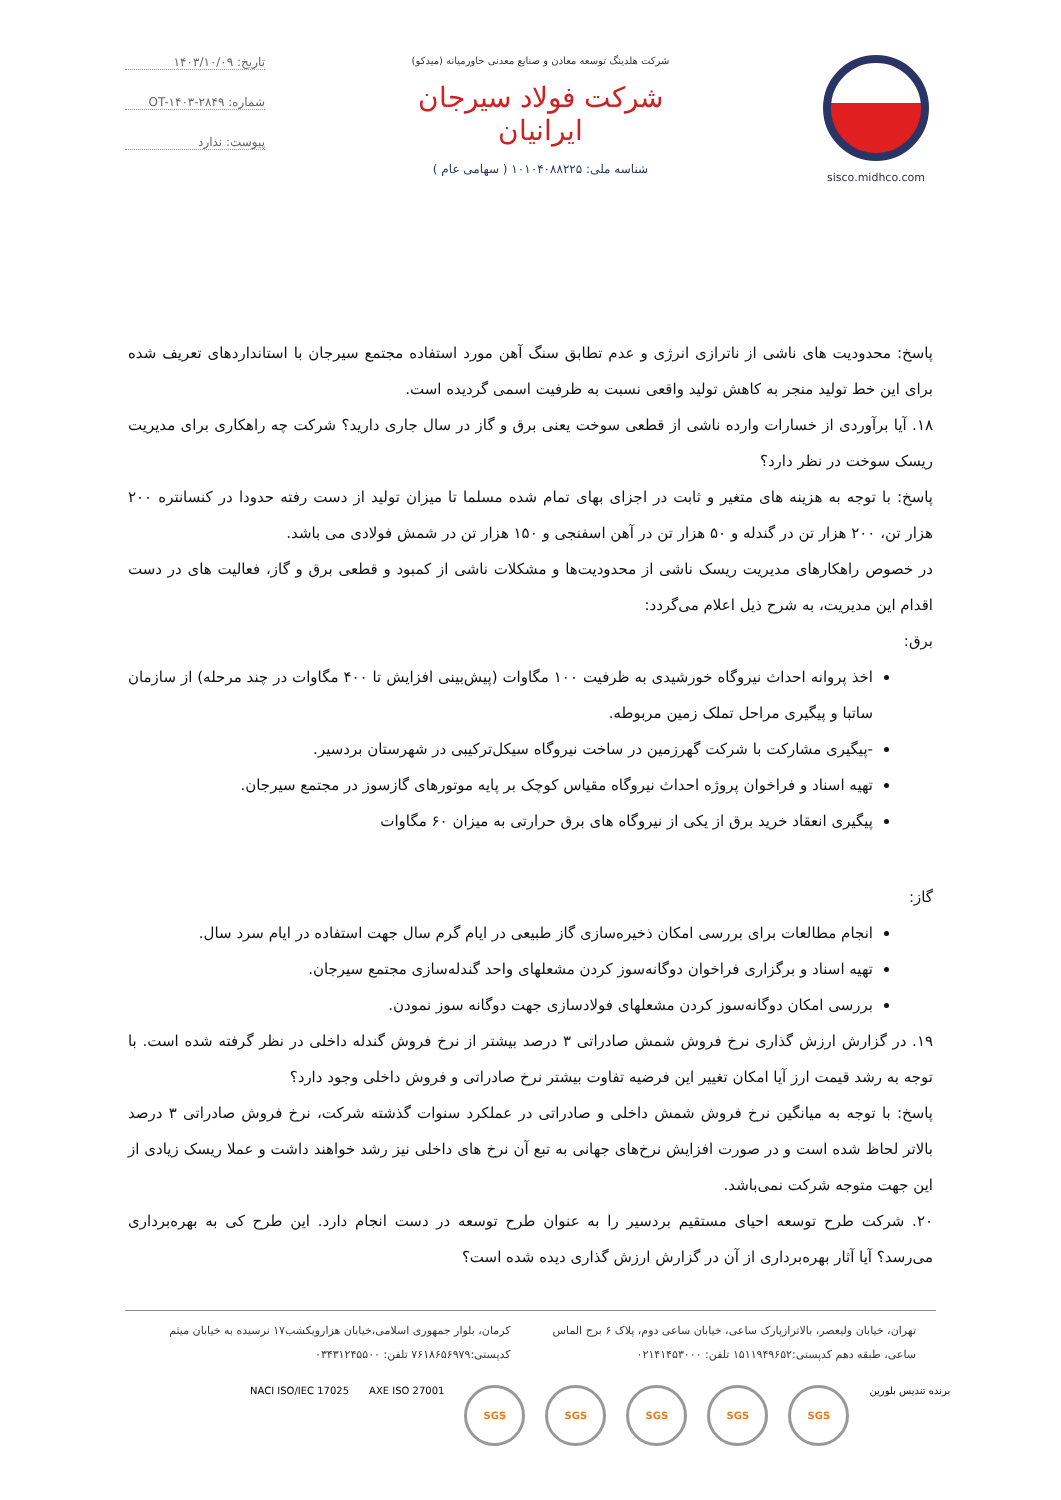sisco.midhco.com شرکت هلدینگ توسعه معادن و صنایع معدنی خاورمیانه (میدکو)
شرکت فولاد سیرجان ایرانیان
شناسه ملی: ۱۰۱۰۴۰۸۸۲۲۵ ( سهامی عام )
تاریخ: ۱۴۰۳/۱۰/۰۹
شماره: OT-۱۴۰۳-۲۸۴۹
پیوست: ندارد
پاسخ: محدودیت های ناشی از ناترازی انرژی و عدم تطابق سنگ آهن مورد استفاده مجتمع سیرجان با استانداردهای تعریف شده برای این خط تولید منجر به کاهش تولید واقعی نسبت به ظرفیت اسمی گردیده است.
۱۸. آیا برآوردی از خسارات وارده ناشی از قطعی سوخت یعنی برق و گاز در سال جاری دارید؟ شرکت چه راهکاری برای مدیریت ریسک سوخت در نظر دارد؟
پاسخ: با توجه به هزینه های متغیر و ثابت در اجزای بهای تمام شده مسلما تا میزان تولید از دست رفته حدودا در کنسانتره ۲۰۰ هزار تن، ۲۰۰ هزار تن در گندله و ۵۰ هزار تن در آهن اسفنجی و ۱۵۰ هزار تن در شمش فولادی می باشد.
در خصوص راهکارهای مدیریت ریسک ناشی از محدودیت‌ها و مشکلات ناشی از کمبود و قطعی برق و گاز، فعالیت های در دست اقدام این مدیریت، به شرح ذیل اعلام می‌گردد:
برق:
اخذ پروانه احداث نیروگاه خورشیدی به ظرفیت ۱۰۰ مگاوات (پیش‌بینی افزایش تا ۴۰۰ مگاوات در چند مرحله) از سازمان ساتبا و پیگیری مراحل تملک زمین مربوطه.
-پیگیری مشارکت با شرکت گهرزمین در ساخت نیروگاه سیکل‌ترکیبی در شهرستان بردسیر.
تهیه اسناد و فراخوان پروژه احداث نیروگاه مقیاس کوچک بر پایه موتورهای گازسوز در مجتمع سیرجان.
پیگیری انعقاد خرید برق از یکی از نیروگاه های برق حرارتی به میزان ۶۰ مگاوات
گاز:
انجام مطالعات برای بررسی امکان ذخیره‌سازی گاز طبیعی در ایام گرم سال جهت استفاده در ایام سرد سال.
تهیه اسناد و برگزاری فراخوان دوگانه‌سوز کردن مشعلهای واحد گندله‌سازی مجتمع سیرجان.
بررسی امکان دوگانه‌سوز کردن مشعلهای فولادسازی جهت دوگانه سوز نمودن.
۱۹. در گزارش ارزش گذاری نرخ فروش شمش صادراتی ۳ درصد بیشتر از نرخ فروش گندله داخلی در نظر گرفته شده است. با توجه به رشد قیمت ارز آیا امکان تغییر این فرضیه تفاوت بیشتر نرخ صادراتی و فروش داخلی وجود دارد؟
پاسخ: با توجه به میانگین نرخ فروش شمش داخلی و صادراتی در عملکرد سنوات گذشته شرکت، نرخ فروش صادراتی ۳ درصد بالاتر لحاظ شده است و در صورت افزایش نرخ‌های جهانی به تبع آن نرخ های داخلی نیز رشد خواهند داشت و عملا ریسک زیادی از این جهت متوجه شرکت نمی‌باشد.
۲۰. شرکت طرح توسعه احیای مستقیم بردسیر را به عنوان طرح توسعه در دست انجام دارد. این طرح کی به بهره‌برداری می‌رسد؟ آیا آثار بهره‌برداری از آن در گزارش ارزش گذاری دیده شده است؟
تهران، خیابان ولیعصر، بالاترازپارک ساعی، خیابان ساعی دوم، پلاک ۶ برج الماس ساعی، طبقه دهم کدپستی:۱۵۱۱۹۴۹۶۵۲ تلفن: ۰۲۱۴۱۴۵۳۰۰۰
کرمان، بلوار جمهوری اسلامی،خیابان هزارویکشب۱۷ نرسیده به خیابان میثم کدپستی:۷۶۱۸۶۵۶۹۷۹ تلفن: ۰۳۴۳۱۲۴۵۵۰۰
NACI ISO/IEC 17025 AXE ISO 27001
SGS SGS SGS SGS SGS
برنده تندیس بلورین